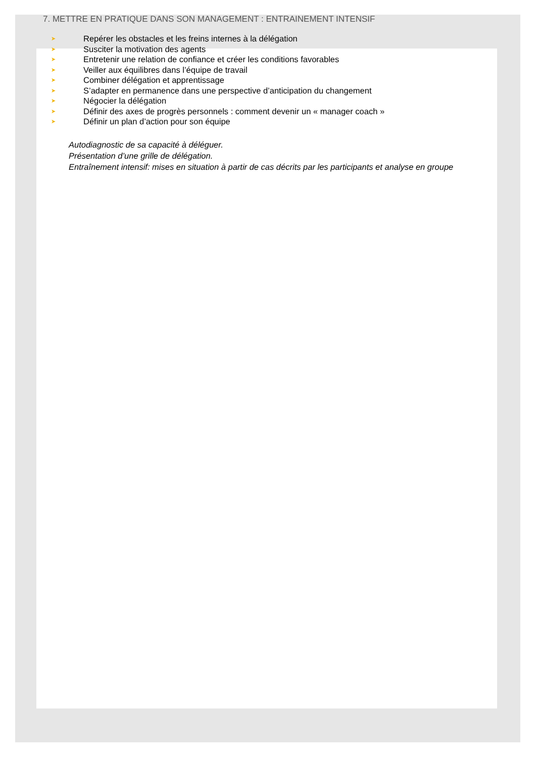7. METTRE EN PRATIQUE DANS SON MANAGEMENT : ENTRAINEMENT INTENSIF
➤ Repérer les obstacles et les freins internes à la délégation
➤ Susciter la motivation des agents
➤ Entretenir une relation de confiance et créer les conditions favorables
➤ Veiller aux équilibres dans l’équipe de travail
➤ Combiner délégation et apprentissage
➤ S’adapter en permanence dans une perspective d’anticipation du changement
➤ Négocier la délégation
➤ Définir des axes de progrès personnels : comment devenir un « manager coach »
➤ Définir un plan d’action pour son équipe
Autodiagnostic de sa capacité à déléguer.
Présentation d’une grille de délégation.
Entraînement intensif: mises en situation à partir de cas décrits par les participants et analyse en groupe